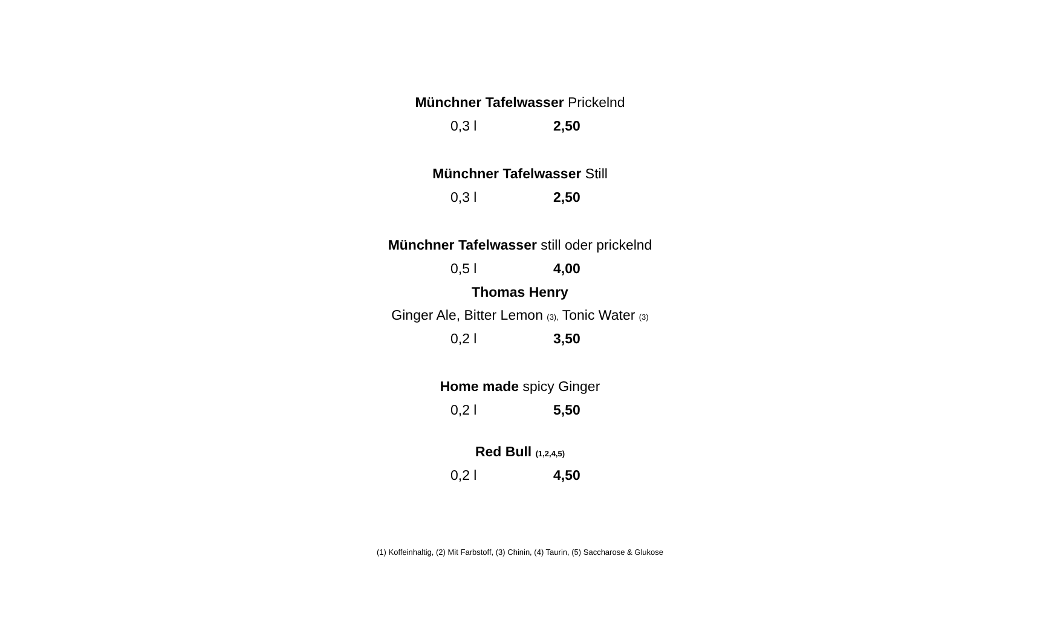Münchner Tafelwasser Prickelnd
0,3 l 2,50
Münchner Tafelwasser Still
0,3 l 2,50
Münchner Tafelwasser still oder prickelnd
0,5 l 4,00
Thomas Henry
Ginger Ale, Bitter Lemon (3), Tonic Water (3)
0,2 l 3,50
Home made spicy Ginger
0,2 l 5,50
Red Bull (1,2,4,5)
0,2 l 4,50
(1) Koffeinhaltig, (2) Mit Farbstoff, (3) Chinin, (4) Taurin, (5) Saccharose & Glukose